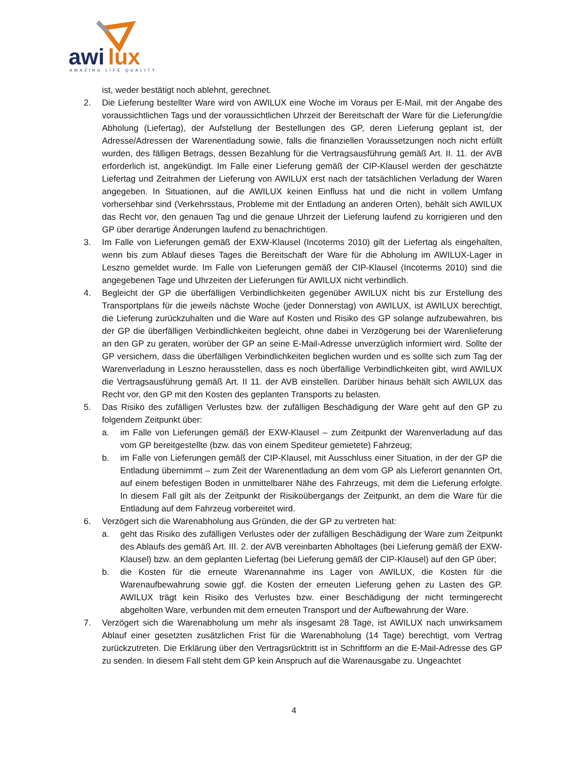awi
lux
AMAZING LIFE QUALITY
ist, weder bestätigt noch ablehnt, gerechnet.
2. Die Lieferung bestellter Ware wird von AWILUX eine Woche im Voraus per E-Mail, mit der Angabe des voraussichtlichen Tags und der voraussichtlichen Uhrzeit der Bereitschaft der Ware für die Lieferung/die Abholung (Liefertag), der Aufstellung der Bestellungen des GP, deren Lieferung geplant ist, der Adresse/Adressen der Warenentladung sowie, falls die finanziellen Voraussetzungen noch nicht erfüllt wurden, des fälligen Betrags, dessen Bezahlung für die Vertragsausführung gemäß Art. II. 11. der AVB erforderlich ist, angekündigt. Im Falle einer Lieferung gemäß der CIP-Klausel werden der geschätzte Liefertag und Zeitrahmen der Lieferung von AWILUX erst nach der tatsächlichen Verladung der Waren angegeben. In Situationen, auf die AWILUX keinen Einfluss hat und die nicht in vollem Umfang vorhersehbar sind (Verkehrsstaus, Probleme mit der Entladung an anderen Orten), behält sich AWILUX das Recht vor, den genauen Tag und die genaue Uhrzeit der Lieferung laufend zu korrigieren und den GP über derartige Änderungen laufend zu benachrichtigen.
3. Im Falle von Lieferungen gemäß der EXW-Klausel (Incoterms 2010) gilt der Liefertag als eingehalten, wenn bis zum Ablauf dieses Tages die Bereitschaft der Ware für die Abholung im AWILUX-Lager in Leszno gemeldet wurde. Im Falle von Lieferungen gemäß der CIP-Klausel (Incoterms 2010) sind die angegebenen Tage und Uhrzeiten der Lieferungen für AWILUX nicht verbindlich.
4. Begleicht der GP die überfälligen Verbindlichkeiten gegenüber AWILUX nicht bis zur Erstellung des Transportplans für die jeweils nächste Woche (jeder Donnerstag) von AWILUX, ist AWILUX berechtigt, die Lieferung zurückzuhalten und die Ware auf Kosten und Risiko des GP solange aufzubewahren, bis der GP die überfälligen Verbindlichkeiten begleicht, ohne dabei in Verzögerung bei der Warenlieferung an den GP zu geraten, worüber der GP an seine E-Mail-Adresse unverzüglich informiert wird. Sollte der GP versichern, dass die überfälligen Verbindlichkeiten beglichen wurden und es sollte sich zum Tag der Warenverladung in Leszno herausstellen, dass es noch überfällige Verbindlichkeiten gibt, wird AWILUX die Vertragsausführung gemäß Art. II 11. der AVB einstellen. Darüber hinaus behält sich AWILUX das Recht vor, den GP mit den Kosten des geplanten Transports zu belasten.
5. Das Risiko des zufälligen Verlustes bzw. der zufälligen Beschädigung der Ware geht auf den GP zu folgendem Zeitpunkt über:
a. im Falle von Lieferungen gemäß der EXW-Klausel – zum Zeitpunkt der Warenverladung auf das vom GP bereitgestellte (bzw. das von einem Spediteur gemietete) Fahrzeug;
b. im Falle von Lieferungen gemäß der CIP-Klausel, mit Ausschluss einer Situation, in der der GP die Entladung übernimmt – zum Zeit der Warenentladung an dem vom GP als Lieferort genannten Ort, auf einem befestigen Boden in unmittelbarer Nähe des Fahrzeugs, mit dem die Lieferung erfolgte. In diesem Fall gilt als der Zeitpunkt der Risikoübergangs der Zeitpunkt, an dem die Ware für die Entladung auf dem Fahrzeug vorbereitet wird.
6. Verzögert sich die Warenabholung aus Gründen, die der GP zu vertreten hat:
a. geht das Risiko des zufälligen Verlustes oder der zufälligen Beschädigung der Ware zum Zeitpunkt des Ablaufs des gemäß Art. III. 2. der AVB vereinbarten Abholtages (bei Lieferung gemäß der EXW-Klausel) bzw. an dem geplanten Liefertag (bei Lieferung gemäß der CIP-Klausel) auf den GP über;
b. die Kosten für die erneute Warenannahme ins Lager von AWILUX, die Kosten für die Warenaufbewahrung sowie ggf. die Kosten der erneuten Lieferung gehen zu Lasten des GP. AWILUX trägt kein Risiko des Verlustes bzw. einer Beschädigung der nicht termingerecht abgeholten Ware, verbunden mit dem erneuten Transport und der Aufbewahrung der Ware.
7. Verzögert sich die Warenabholung um mehr als insgesamt 28 Tage, ist AWILUX nach unwirksamem Ablauf einer gesetzten zusätzlichen Frist für die Warenabholung (14 Tage) berechtigt, vom Vertrag zurückzutreten. Die Erklärung über den Vertragsrücktritt ist in Schriftform an die E-Mail-Adresse des GP zu senden. In diesem Fall steht dem GP kein Anspruch auf die Warenausgabe zu. Ungeachtet
4